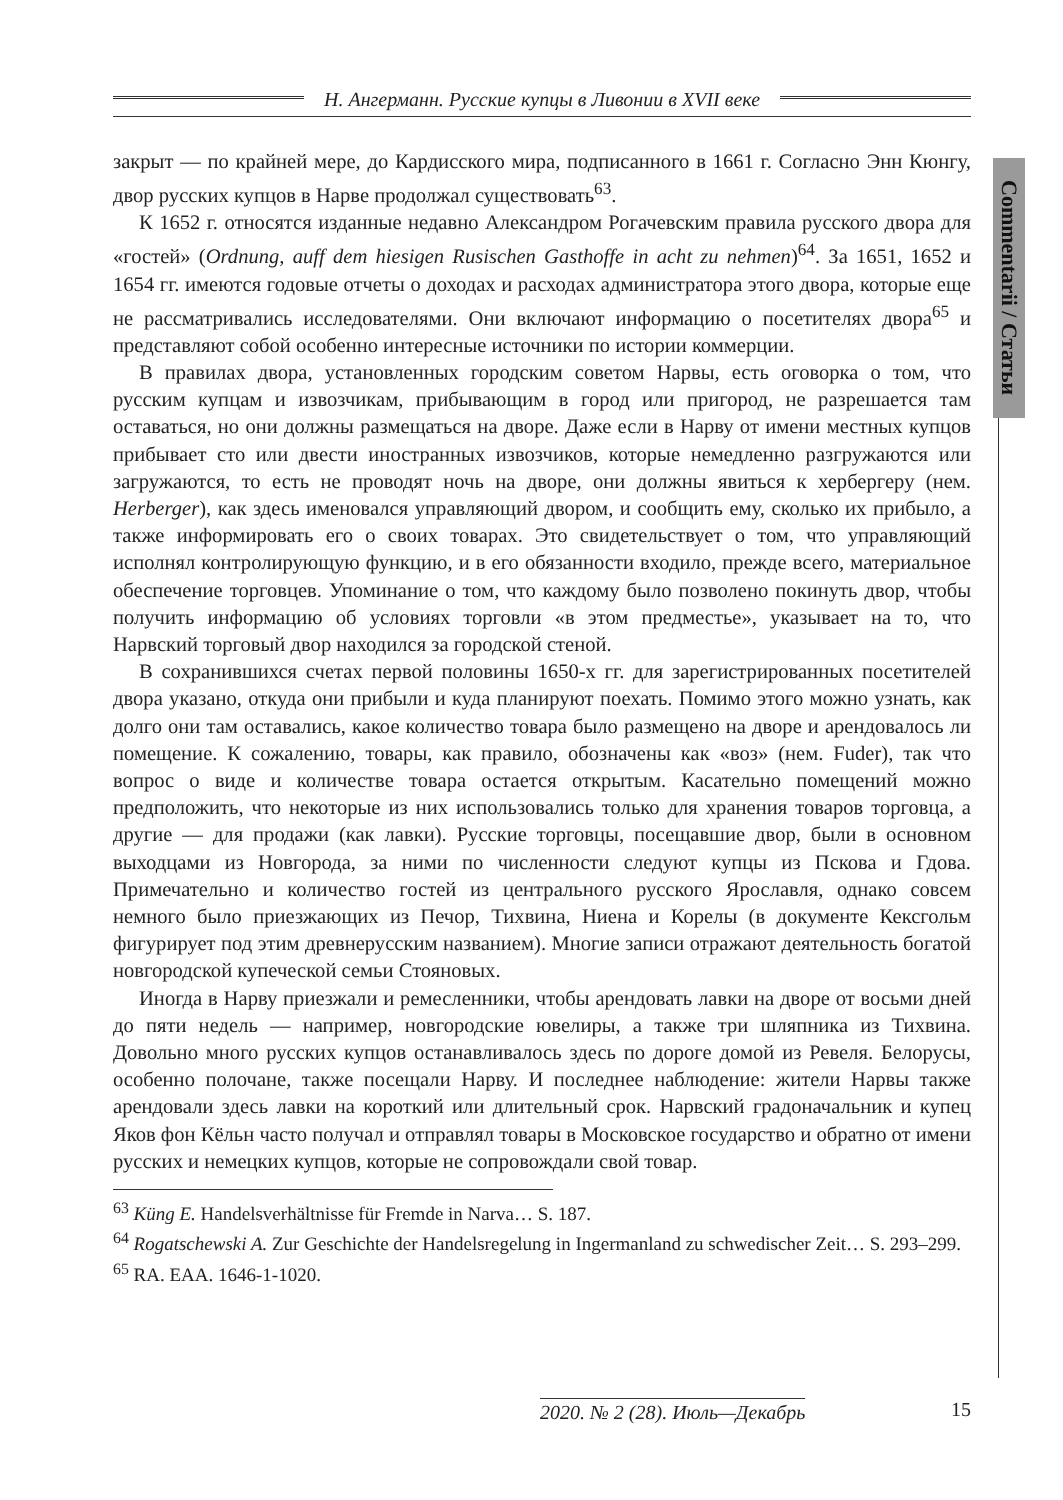Н. Ангерманн. Русские купцы в Ливонии в XVII веке
Commentarii / Статьи
закрыт — по крайней мере, до Кардисского мира, подписанного в 1661 г. Согласно Энн Кюнгу, двор русских купцов в Нарве продолжал существовать<sup>63</sup>.
К 1652 г. относятся изданные недавно Александром Рогачевским правила русского двора для «гостей» (Ordnung, auff dem hiesigen Rusischen Gasthoffe in acht zu nehmen)<sup>64</sup>. За 1651, 1652 и 1654 гг. имеются годовые отчеты о доходах и расходах администратора этого двора, которые еще не рассматривались исследователями. Они включают информацию о посетителях двора<sup>65</sup> и представляют собой особенно интересные источники по истории коммерции.
В правилах двора, установленных городским советом Нарвы, есть оговорка о том, что русским купцам и извозчикам, прибывающим в город или пригород, не разрешается там оставаться, но они должны размещаться на дворе. Даже если в Нарву от имени местных купцов прибывает сто или двести иностранных извозчиков, которые немедленно разгружаются или загружаются, то есть не проводят ночь на дворе, они должны явиться к хербергеру (нем. Herberger), как здесь именовался управляющий двором, и сообщить ему, сколько их прибыло, а также информировать его о своих товарах. Это свидетельствует о том, что управляющий исполнял контролирующую функцию, и в его обязанности входило, прежде всего, материальное обеспечение торговцев. Упоминание о том, что каждому было позволено покинуть двор, чтобы получить информацию об условиях торговли «в этом предместье», указывает на то, что Нарвский торговый двор находился за городской стеной.
В сохранившихся счетах первой половины 1650-х гг. для зарегистрированных посетителей двора указано, откуда они прибыли и куда планируют поехать. Помимо этого можно узнать, как долго они там оставались, какое количество товара было размещено на дворе и арендовалось ли помещение. К сожалению, товары, как правило, обозначены как «воз» (нем. Fuder), так что вопрос о виде и количестве товара остается открытым. Касательно помещений можно предположить, что некоторые из них использовались только для хранения товаров торговца, а другие — для продажи (как лавки). Русские торговцы, посещавшие двор, были в основном выходцами из Новгорода, за ними по численности следуют купцы из Пскова и Гдова. Примечательно и количество гостей из центрального русского Ярославля, однако совсем немного было приезжающих из Печор, Тихвина, Ниена и Корелы (в документе Кексгольм фигурирует под этим древнерусским названием). Многие записи отражают деятельность богатой новгородской купеческой семьи Стояновых.
Иногда в Нарву приезжали и ремесленники, чтобы арендовать лавки на дворе от восьми дней до пяти недель — например, новгородские ювелиры, а также три шляпника из Тихвина. Довольно много русских купцов останавливалось здесь по дороге домой из Ревеля. Белорусы, особенно полочане, также посещали Нарву. И последнее наблюдение: жители Нарвы также арендовали здесь лавки на короткий или длительный срок. Нарвский градоначальник и купец Яков фон Кёльн часто получал и отправлял товары в Московское государство и обратно от имени русских и немецких купцов, которые не сопровождали свой товар.
<sup>63</sup> Küng E. Handelsverhältnisse für Fremde in Narva… S. 187.
<sup>64</sup> Rogatschewski A. Zur Geschichte der Handelsregelung in Ingermanland zu schwedischer Zeit… S. 293–299.
<sup>65</sup> RA. EAA. 1646-1-1020.
2020. № 2 (28). Июль—Декабрь 15